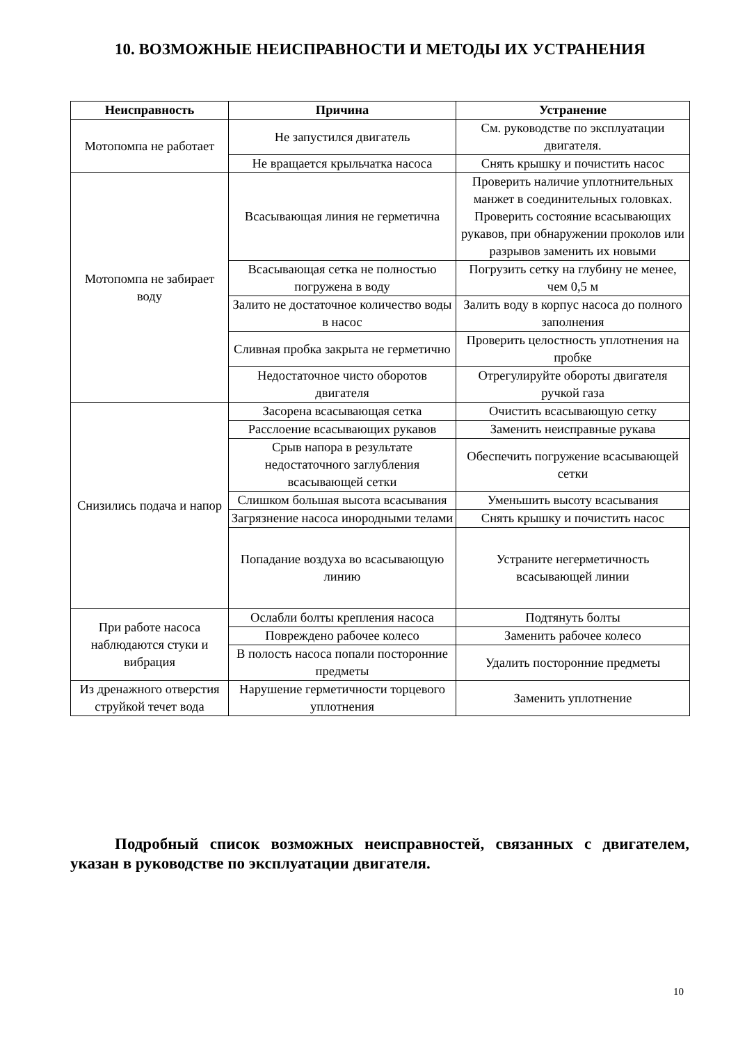10. ВОЗМОЖНЫЕ НЕИСПРАВНОСТИ И МЕТОДЫ ИХ УСТРАНЕНИЯ
| Неисправность | Причина | Устранение |
| --- | --- | --- |
| Мотопомпа не работает | Не запустился двигатель | См. руководстве по эксплуатации двигателя. |
| | Не вращается крыльчатка насоса | Снять крышку и почистить насос |
| Мотопомпа не забирает воду | Всасывающая линия не герметична | Проверить наличие уплотнительных манжет в соединительных головках. Проверить состояние всасывающих рукавов, при обнаружении проколов или разрывов заменить их новыми |
| | Всасывающая сетка не полностью погружена в воду | Погрузить сетку на глубину не менее, чем 0,5 м |
| | Залито не достаточное количество воды в насос | Залить воду в корпус насоса до полного заполнения |
| | Сливная пробка закрыта не герметично | Проверить целостность уплотнения на пробке |
| | Недостаточное чисто оборотов двигателя | Отрегулируйте обороты двигателя ручкой газа |
| Снизились подача и напор | Засорена всасывающая сетка | Очистить всасывающую сетку |
| | Расслоение всасывающих рукавов | Заменить неисправные рукава |
| | Срыв напора в результате недостаточного заглубления всасывающей сетки | Обеспечить погружение всасывающей сетки |
| | Слишком большая высота всасывания | Уменьшить высоту всасывания |
| | Загрязнение насоса инородными телами | Снять крышку и почистить насос |
| | Попадание воздуха во всасывающую линию | Устраните негерметичность всасывающей линии |
| При работе насоса наблюдаются стуки и вибрация | Ослабли болты крепления насоса | Подтянуть болты |
| | Повреждено рабочее колесо | Заменить рабочее колесо |
| | В полость насоса попали посторонние предметы | Удалить посторонние предметы |
| Из дренажного отверстия струйкой течет вода | Нарушение герметичности торцевого уплотнения | Заменить уплотнение |
Подробный список возможных неисправностей, связанных с двигателем, указан в руководстве по эксплуатации двигателя.
10